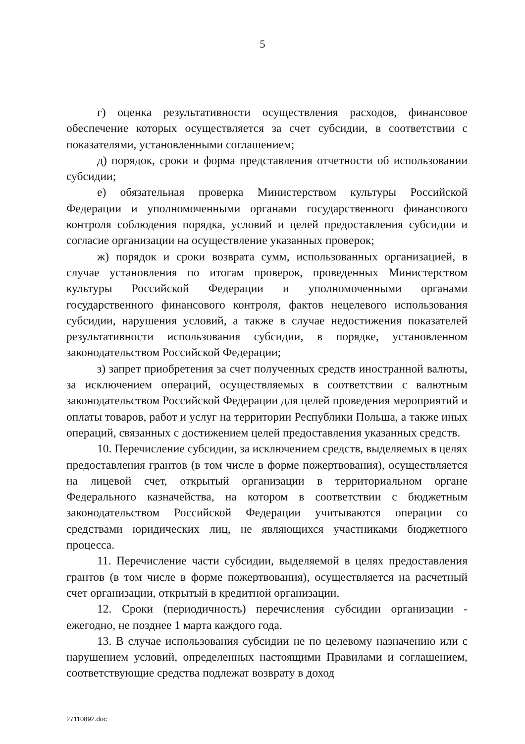5
г) оценка результативности осуществления расходов, финансовое обеспечение которых осуществляется за счет субсидии, в соответствии с показателями, установленными соглашением;
д) порядок, сроки и форма представления отчетности об использовании субсидии;
е) обязательная проверка Министерством культуры Российской Федерации и уполномоченными органами государственного финансового контроля соблюдения порядка, условий и целей предоставления субсидии и согласие организации на осуществление указанных проверок;
ж) порядок и сроки возврата сумм, использованных организацией, в случае установления по итогам проверок, проведенных Министерством культуры Российской Федерации и уполномоченными органами государственного финансового контроля, фактов нецелевого использования субсидии, нарушения условий, а также в случае недостижения показателей результативности использования субсидии, в порядке, установленном законодательством Российской Федерации;
з) запрет приобретения за счет полученных средств иностранной валюты, за исключением операций, осуществляемых в соответствии с валютным законодательством Российской Федерации для целей проведения мероприятий и оплаты товаров, работ и услуг на территории Республики Польша, а также иных операций, связанных с достижением целей предоставления указанных средств.
10. Перечисление субсидии, за исключением средств, выделяемых в целях предоставления грантов (в том числе в форме пожертвования), осуществляется на лицевой счет, открытый организации в территориальном органе Федерального казначейства, на котором в соответствии с бюджетным законодательством Российской Федерации учитываются операции со средствами юридических лиц, не являющихся участниками бюджетного процесса.
11. Перечисление части субсидии, выделяемой в целях предоставления грантов (в том числе в форме пожертвования), осуществляется на расчетный счет организации, открытый в кредитной организации.
12. Сроки (периодичность) перечисления субсидии организации - ежегодно, не позднее 1 марта каждого года.
13. В случае использования субсидии не по целевому назначению или с нарушением условий, определенных настоящими Правилами и соглашением, соответствующие средства подлежат возврату в доход
27110892.doc